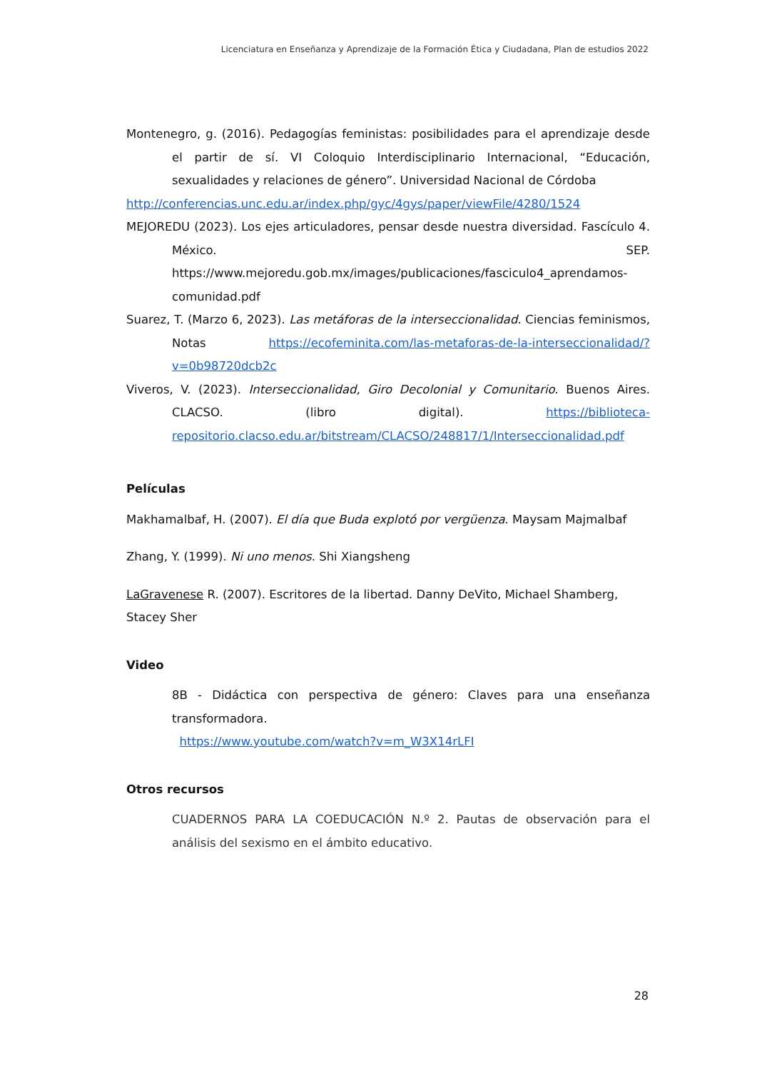Licenciatura en Enseñanza y Aprendizaje de la Formación Ética y Ciudadana, Plan de estudios 2022
Montenegro, g. (2016). Pedagogías feministas: posibilidades para el aprendizaje desde el partir de sí. VI Coloquio Interdisciplinario Internacional, “Educación, sexualidades y relaciones de género”. Universidad Nacional de Córdoba
http://conferencias.unc.edu.ar/index.php/gyc/4gys/paper/viewFile/4280/1524
MEJOREDU (2023). Los ejes articuladores, pensar desde nuestra diversidad. Fascículo 4. México. SEP. https://www.mejoredu.gob.mx/images/publicaciones/fasciculo4_aprendamos-comunidad.pdf
Suarez, T. (Marzo 6, 2023). Las metáforas de la interseccionalidad. Ciencias feminismos, Notas https://ecofeminita.com/las-metaforas-de-la-interseccionalidad/?v=0b98720dcb2c
Viveros, V. (2023). Interseccionalidad, Giro Decolonial y Comunitario. Buenos Aires. CLACSO. (libro digital). https://biblioteca-repositorio.clacso.edu.ar/bitstream/CLACSO/248817/1/Interseccionalidad.pdf
Películas
Makhamalbaf, H. (2007). El día que Buda explotó por vergüenza. Maysam Majmalbaf
Zhang, Y. (1999). Ni uno menos. Shi Xiangsheng
LaGravenese R. (2007). Escritores de la libertad. Danny DeVito, Michael Shamberg, Stacey Sher
Video
8B - Didáctica con perspectiva de género: Claves para una enseñanza transformadora.
https://www.youtube.com/watch?v=m_W3X14rLFI
Otros recursos
CUADERNOS PARA LA COEDUCACIÓN N.º 2. Pautas de observación para el análisis del sexismo en el ámbito educativo.
28